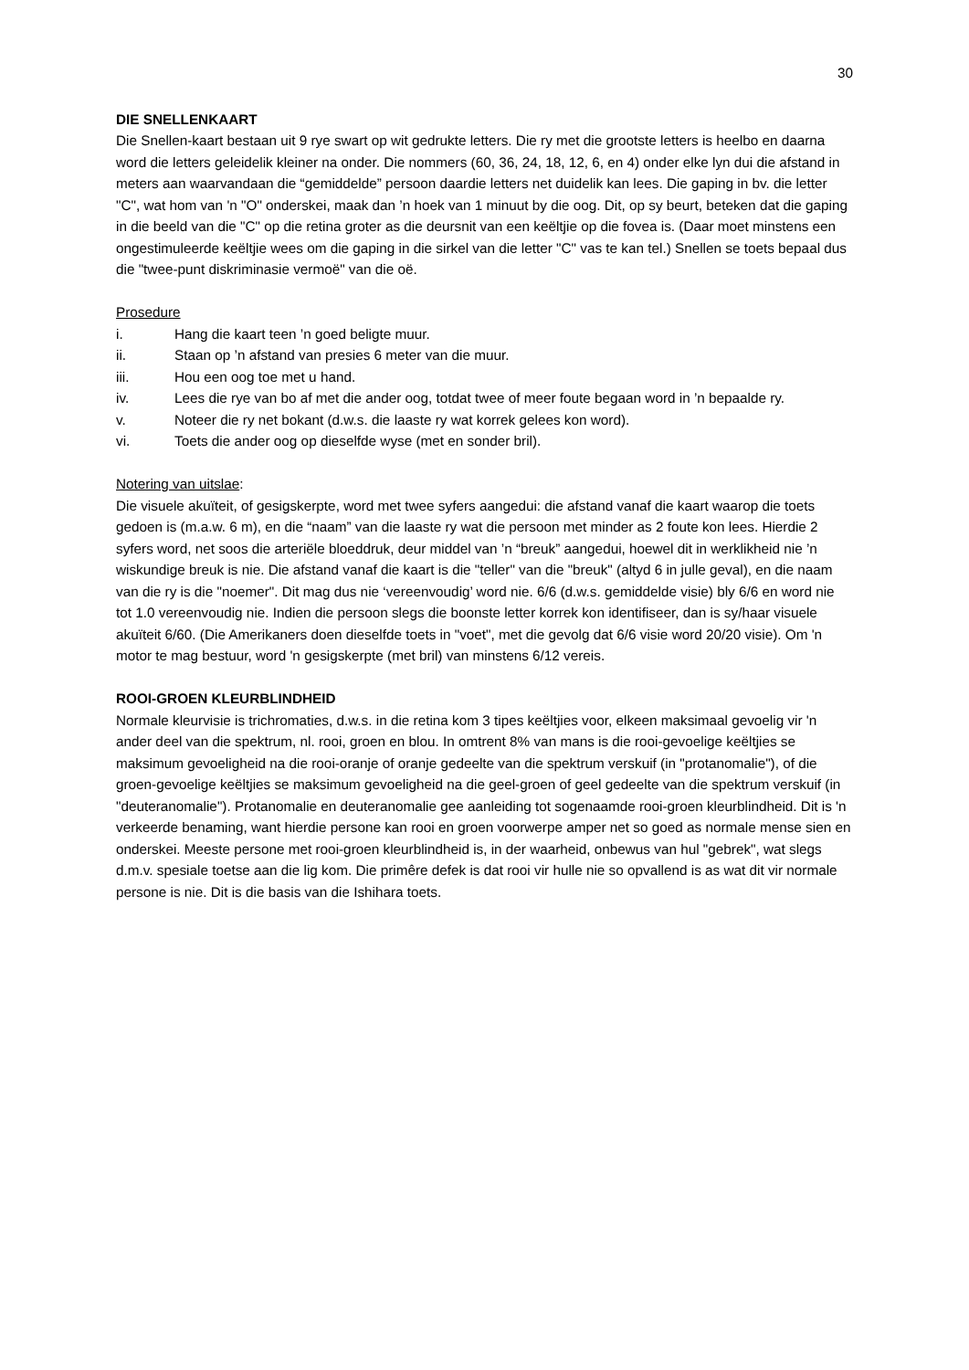30
DIE SNELLENKAART
Die Snellen-kaart bestaan uit 9 rye swart op wit gedrukte letters. Die ry met die grootste letters is heelbo en daarna word die letters geleidelik kleiner na onder. Die nommers (60, 36, 24, 18, 12, 6, en 4) onder elke lyn dui die afstand in meters aan waarvandaan die “gemiddelde” persoon daardie letters net duidelik kan lees. Die gaping in bv. die letter "C", wat hom van 'n "O" onderskei, maak dan ’n hoek van 1 minuut by die oog. Dit, op sy beurt, beteken dat die gaping in die beeld van die "C" op die retina groter as die deursnit van een keëltjie op die fovea is. (Daar moet minstens een ongestimuleerde keëltjie wees om die gaping in die sirkel van die letter "C" vas te kan tel.) Snellen se toets bepaal dus die "twee-punt diskriminasie vermoë" van die oë.
Prosedure
i. Hang die kaart teen ’n goed beligte muur.
ii. Staan op ’n afstand van presies 6 meter van die muur.
iii. Hou een oog toe met u hand.
iv. Lees die rye van bo af met die ander oog, totdat twee of meer foute begaan word in ’n bepaalde ry.
v. Noteer die ry net bokant (d.w.s. die laaste ry wat korrek gelees kon word).
vi. Toets die ander oog op dieselfde wyse (met en sonder bril).
Notering van uitslae:
Die visuele akuïteit, of gesigskerpte, word met twee syfers aangedui: die afstand vanaf die kaart waarop die toets gedoen is (m.a.w. 6 m), en die “naam” van die laaste ry wat die persoon met minder as 2 foute kon lees. Hierdie 2 syfers word, net soos die arteriële bloeddruk, deur middel van ’n “breuk” aangedui, hoewel dit in werklikheid nie ’n wiskundige breuk is nie. Die afstand vanaf die kaart is die "teller" van die "breuk" (altyd 6 in julle geval), en die naam van die ry is die "noemer". Dit mag dus nie ‘vereenvoudig’ word nie. 6/6 (d.w.s. gemiddelde visie) bly 6/6 en word nie tot 1.0 vereenvoudig nie. Indien die persoon slegs die boonste letter korrek kon identifiseer, dan is sy/haar visuele akuïteit 6/60. (Die Amerikaners doen dieselfde toets in "voet", met die gevolg dat 6/6 visie word 20/20 visie). Om 'n motor te mag bestuur, word 'n gesigskerpte (met bril) van minstens 6/12 vereis.
ROOI-GROEN KLEURBLINDHEID
Normale kleurvisie is trichromaties, d.w.s. in die retina kom 3 tipes keëltjies voor, elkeen maksimaal gevoelig vir 'n ander deel van die spektrum, nl. rooi, groen en blou. In omtrent 8% van mans is die rooi-gevoelige keëltjies se maksimum gevoeligheid na die rooi-oranje of oranje gedeelte van die spektrum verskuif (in "protanomalie"), of die groen-gevoelige keëltjies se maksimum gevoeligheid na die geel-groen of geel gedeelte van die spektrum verskuif (in "deuteranomalie"). Protanomalie en deuteranomalie gee aanleiding tot sogenaamde rooi-groen kleurblindheid. Dit is 'n verkeerde benaming, want hierdie persone kan rooi en groen voorwerpe amper net so goed as normale mense sien en onderskei. Meeste persone met rooi-groen kleurblindheid is, in der waarheid, onbewus van hul "gebrek", wat slegs d.m.v. spesiale toetse aan die lig kom. Die primêre defek is dat rooi vir hulle nie so opvallend is as wat dit vir normale persone is nie. Dit is die basis van die Ishihara toets.